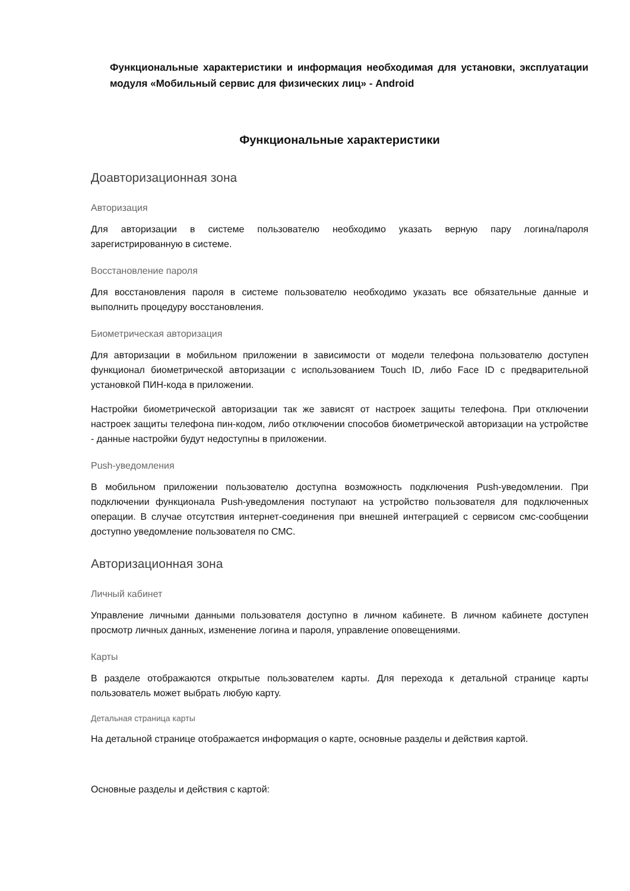Функциональные характеристики и информация необходимая для установки, эксплуатации модуля «Мобильный сервис для физических лиц» - Android
Функциональные характеристики
Доавторизационная зона
Авторизация
Для авторизации в системе пользователю необходимо указать верную пару логина/пароля зарегистрированную в системе.
Восстановление пароля
Для восстановления пароля в системе пользователю необходимо указать все обязательные данные и выполнить процедуру восстановления.
Биометрическая авторизация
Для авторизации в мобильном приложении в зависимости от модели телефона пользователю доступен функционал биометрической авторизации с использованием Touch ID, либо Face ID с предварительной установкой ПИН-кода в приложении.
Настройки биометрической авторизации так же зависят от настроек защиты телефона. При отключении настроек защиты телефона пин-кодом, либо отключении способов биометрической авторизации на устройстве - данные настройки будут недоступны в приложении.
Push-уведомления
В мобильном приложении пользователю доступна возможность подключения Push-уведомлении. При подключении функционала Push-уведомления поступают на устройство пользователя для подключенных операции. В случае отсутствия интернет-соединения при внешней интеграцией с сервисом смс-сообщении доступно уведомление пользователя по СМС.
Авторизационная зона
Личный кабинет
Управление личными данными пользователя доступно в личном кабинете. В личном кабинете доступен просмотр личных данных, изменение логина и пароля, управление оповещениями.
Карты
В разделе отображаются открытые пользователем карты. Для перехода к детальной странице карты пользователь может выбрать любую карту.
Детальная страница карты
На детальной странице отображается информация о карте, основные разделы и действия картой.
Основные разделы и действия с картой: